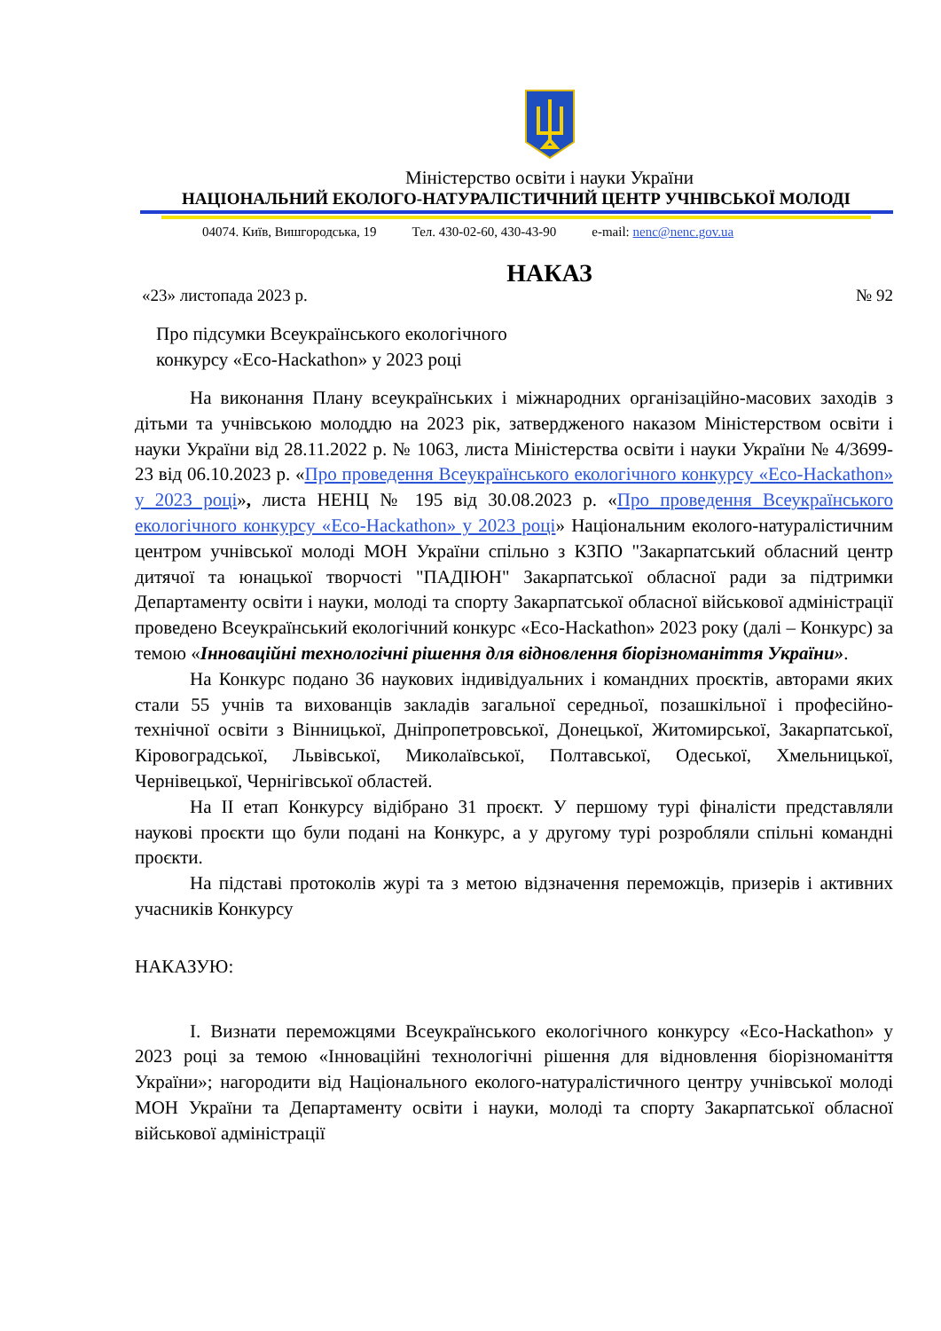Міністерство освіти і науки України
НАЦІОНАЛЬНИЙ ЕКОЛОГО-НАТУРАЛІСТИЧНИЙ ЦЕНТР УЧНІВСЬКОЇ МОЛОДІ
04074. Київ, Вишгородська, 19 Тел. 430-02-60, 430-43-90 e-mail: nenc@nenc.gov.ua
НАКАЗ
«23» листопада 2023 р. № 92
Про підсумки Всеукраїнського екологічного
конкурсу «Eco-Hackathon» у 2023 році
На виконання Плану всеукраїнських і міжнародних організаційно-масових заходів з дітьми та учнівською молоддю на 2023 рік, затвердженого наказом Міністерством освіти і науки України від 28.11.2022 р. № 1063, листа Міністерства освіти і науки України № 4/3699-23 від 06.10.2023 р. «Про проведення Всеукраїнського екологічного конкурсу «Eco-Hackathon» у 2023 році», листа НЕНЦ № 195 від 30.08.2023 р. «Про проведення Всеукраїнського екологічного конкурсу «Eco-Hackathon» у 2023 році» Національним еколого-натуралістичним центром учнівської молоді МОН України спільно з КЗПО "Закарпатський обласний центр дитячої та юнацької творчості "ПАДІЮН" Закарпатської обласної ради за підтримки Департаменту освіти і науки, молоді та спорту Закарпатської обласної військової адміністрації проведено Всеукраїнський екологічний конкурс «Eco-Hackathon» 2023 року (далі – Конкурс) за темою «Інноваційні технологічні рішення для відновлення біорізноманіття України».
На Конкурс подано 36 наукових індивідуальних і командних проєктів, авторами яких стали 55 учнів та вихованців закладів загальної середньої, позашкільної і професійно-технічної освіти з Вінницької, Дніпропетровської, Донецької, Житомирської, Закарпатської, Кіровоградської, Львівської, Миколаївської, Полтавської, Одеської, Хмельницької, Чернівецької, Чернігівської областей.
На ІІ етап Конкурсу відібрано 31 проєкт. У першому турі фіналісти представляли наукові проєкти що були подані на Конкурс, а у другому турі розробляли спільні командні проєкти.
На підставі протоколів журі та з метою відзначення переможців, призерів і активних учасників Конкурсу
НАКАЗУЮ:
І. Визнати переможцями Всеукраїнського екологічного конкурсу «Eco-Hackathon» у 2023 році за темою «Інноваційні технологічні рішення для відновлення біорізноманіття України»; нагородити від Національного еколого-натуралістичного центру учнівської молоді МОН України та Департаменту освіти і науки, молоді та спорту Закарпатської обласної військової адміністрації